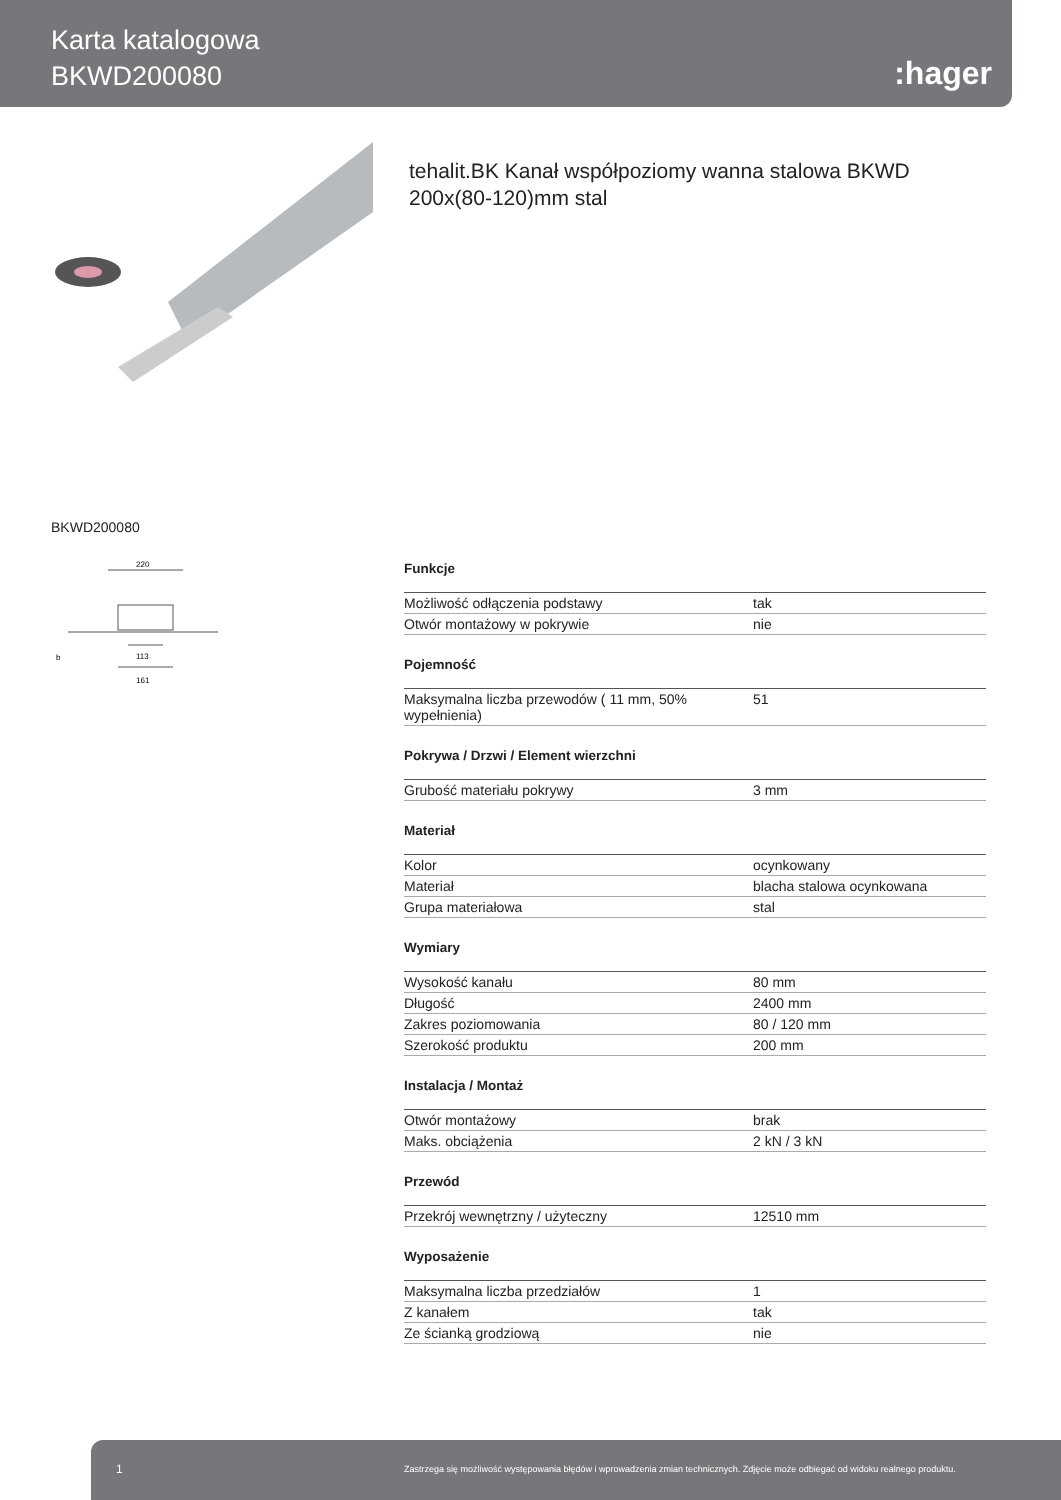Karta katalogowa
BKWD200080
:hager
tehalit.BK Kanał współpoziomy wanna stalowa BKWD 200x(80-120)mm stal
BKWD200080
220
113
161
b
Funkcje
| Możliwość odłączenia podstawy | tak |
| Otwór montażowy w pokrywie | nie |
Pojemność
| Maksymalna liczba przewodów ( 11 mm, 50% wypełnienia) | 51 |
Pokrywa / Drzwi / Element wierzchni
| Grubość materiału pokrywy | 3 mm |
Materiał
| Kolor | ocynkowany |
| Materiał | blacha stalowa ocynkowana |
| Grupa materiałowa | stal |
Wymiary
| Wysokość kanału | 80 mm |
| Długość | 2400 mm |
| Zakres poziomowania | 80 / 120 mm |
| Szerokość produktu | 200 mm |
Instalacja / Montaż
| Otwór montażowy | brak |
| Maks. obciążenia | 2 kN / 3 kN |
Przewód
| Przekrój wewnętrzny / użyteczny | 12510 mm |
Wyposażenie
| Maksymalna liczba przedziałów | 1 |
| Z kanałem | tak |
| Ze ścianką grodziową | nie |
1 Zastrzega się możliwość występowania błędów i wprowadzenia zmian technicznych. Zdjęcie może odbiegać od widoku realnego produktu.